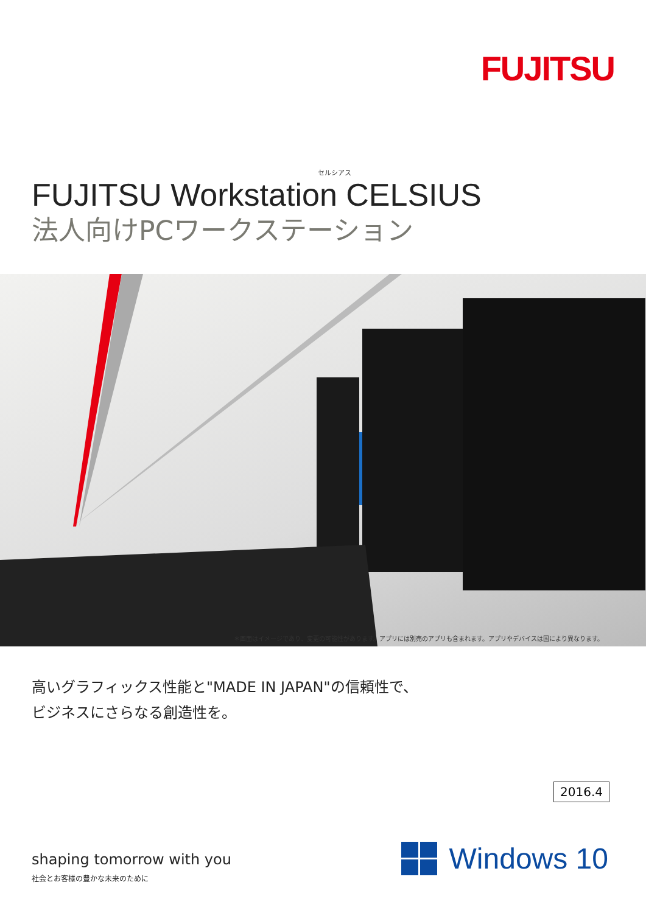FUJITSU
セルシアス
FUJITSU Workstation CELSIUS
法人向けPCワークステーション
＊画面はイメージであり、変更の可能性があります。アプリには別売のアプリも含まれます。アプリやデバイスは国により異なります。
高いグラフィックス性能と"MADE IN JAPAN"の信頼性で、
ビジネスにさらなる創造性を。
2016.4
shaping tomorrow with you
社会とお客様の豊かな未来のために
Windows 10